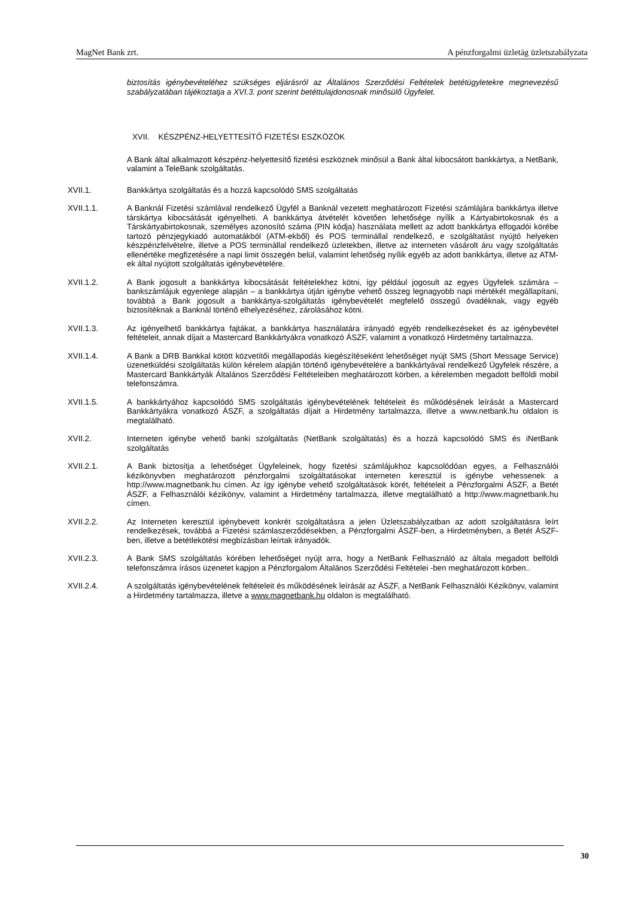MagNet Bank zrt. A pénzforgalmi üzletág üzletszabályzata
biztosítás igénybevételéhez szükséges eljárásról az Általános Szerződési Feltételek betétügyletekre megnevezésű szabályzatában tájékoztatja a XVI.3. pont szerint betéttulajdonosnak minősülő Ügyfelet.
XVII. KÉSZPÉNZ-HELYETTESÍTŐ FIZETÉSI ESZKÖZÖK
A Bank által alkalmazott készpénz-helyettesítő fizetési eszköznek minősül a Bank által kibocsátott bankkártya, a NetBank, valamint a TeleBank szolgáltatás.
XVII.1. Bankkártya szolgáltatás és a hozzá kapcsolódó SMS szolgáltatás
XVII.1.1. A Banknál Fizetési számlával rendelkező Ügyfél a Banknál vezetett meghatározott Fizetési számlájára bankkártya illetve társkártya kibocsátását igényelheti. A bankkártya átvételét követően lehetősége nyílik a Kártyabirtokosnak és a Társkártyabirtokosnak, személyes azonosító száma (PIN kódja) használata mellett az adott bankkártya elfogadói körébe tartozó pénzjegykiadó automatákból (ATM-ekből) és POS terminállal rendelkező, e szolgáltatást nyújtó helyeken készpénzfelvételre, illetve a POS terminállal rendelkező üzletekben, illetve az interneten vásárolt áru vagy szolgáltatás ellenértéke megfizetésére a napi limit összegén belül, valamint lehetőség nyílik egyéb az adott bankkártya, illetve az ATM-ek által nyújtott szolgáltatás igénybevételére.
XVII.1.2. A Bank jogosult a bankkártya kibocsátását feltételekhez kötni, így például jogosult az egyes Ügyfelek számára – bankszámlájuk egyenlege alapján – a bankkártya útján igénybe vehető összeg legnagyobb napi mértékét megállapítani, továbbá a Bank jogosult a bankkártya-szolgáltatás igénybevételét megfelelő összegű óvadéknak, vagy egyéb biztosítéknak a Banknál történő elhelyezéséhez, zárolásához kötni.
XVII.1.3. Az igényelhető bankkártya fajtákat, a bankkártya használatára irányadó egyéb rendelkezéseket és az igénybevétel feltételeit, annak díjait a Mastercard Bankkártyákra vonatkozó ÁSZF, valamint a vonatkozó Hirdetmény tartalmazza.
XVII.1.4. A Bank a DRB Bankkal kötött közvetítői megállapodás kiegészítéseként lehetőséget nyújt SMS (Short Message Service) üzenetküldési szolgáltatás külön kérelem alapján történő igénybevételére a bankkártyával rendelkező Ügyfelek részére, a Mastercard Bankkártyák Általános Szerződési Feltételeiben meghatározott körben, a kérelemben megadott belföldi mobil telefonszámra.
XVII.1.5. A bankkártyához kapcsolódó SMS szolgáltatás igénybevételének feltételeit és működésének leírását a Mastercard Bankkártyákra vonatkozó ÁSZF, a szolgáltatás díjait a Hirdetmény tartalmazza, illetve a www.netbank.hu oldalon is megtalálható.
XVII.2. Interneten igénybe vehető banki szolgáltatás (NetBank szolgáltatás) és a hozzá kapcsolódó SMS és iNetBank szolgáltatás
XVII.2.1. A Bank biztosítja a lehetőséget Ügyfeleinek, hogy fizetési számlájukhoz kapcsolódóan egyes, a Felhasználói kézikönyvben meghatározott pénzforgalmi szolgáltatásokat interneten keresztül is igénybe vehessenek a http://www.magnetbank.hu címen. Az így igénybe vehető szolgáltatások körét, feltételeit a Pénzforgalmi ÁSZF, a Betét ÁSZF, a Felhasználói kézikönyv, valamint a Hirdetmény tartalmazza, illetve megtalálható a http://www.magnetbank.hu címen.
XVII.2.2. Az Interneten keresztül igénybevett konkrét szolgáltatásra a jelen Üzletszabályzatban az adott szolgáltatásra leírt rendelkezések, továbbá a Fizetési számlaszerződésekben, a Pénzforgalmi ÁSZF-ben, a Hirdetményben, a Betét ÁSZF-ben, illetve a betétlekötési megbízásban leírtak irányadók.
XVII.2.3. A Bank SMS szolgáltatás körében lehetőséget nyújt arra, hogy a NetBank Felhasználó az általa megadott belföldi telefonszámra írásos üzenetet kapjon a Pénzforgalom Általános Szerződési Feltételei -ben meghatározott körben..
XVII.2.4. A szolgáltatás igénybevételének feltételeit és működésének leírását az ÁSZF, a NetBank Felhasználói Kézikönyv, valamint a Hirdetmény tartalmazza, illetve a www.magnetbank.hu oldalon is megtalálható.
30